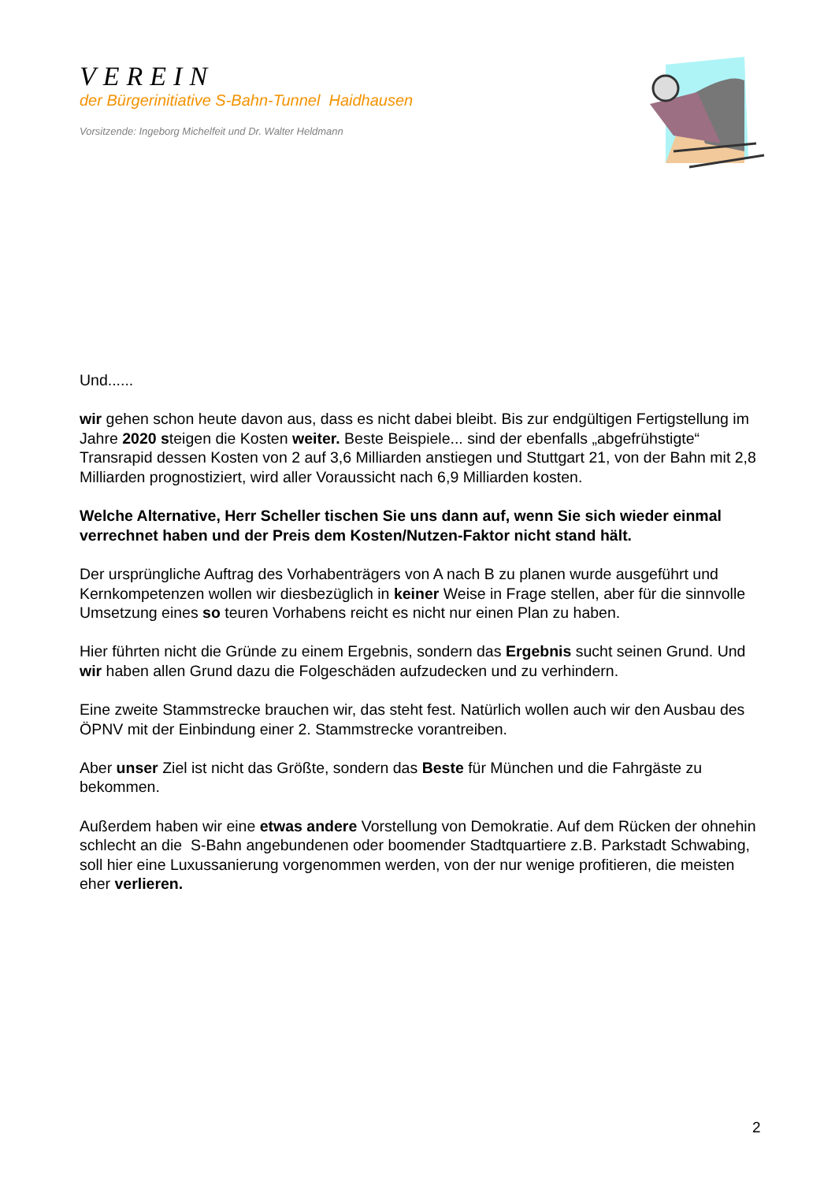VEREIN
der Bürgerinitiative S-Bahn-Tunnel Haidhausen
Vorsitzende: Ingeborg Michelfeit und Dr. Walter Heldmann
Und......
wir gehen schon heute davon aus, dass es nicht dabei bleibt. Bis zur endgültigen Fertigstellung im Jahre 2020 steigen die Kosten weiter. Beste Beispiele... sind der ebenfalls „abgefrühstigte“ Transrapid dessen Kosten von 2 auf 3,6 Milliarden anstiegen und Stuttgart 21, von der Bahn mit 2,8 Milliarden prognostiziert, wird aller Voraussicht nach 6,9 Milliarden kosten.
Welche Alternative, Herr Scheller tischen Sie uns dann auf, wenn Sie sich wieder einmal verrechnet haben und der Preis dem Kosten/Nutzen-Faktor nicht stand hält.
Der ursprüngliche Auftrag des Vorhabenträgers von A nach B zu planen wurde ausgeführt und Kernkompetenzen wollen wir diesbezüglich in keiner Weise in Frage stellen, aber für die sinnvolle Umsetzung eines so teuren Vorhabens reicht es nicht nur einen Plan zu haben.
Hier führten nicht die Gründe zu einem Ergebnis, sondern das Ergebnis sucht seinen Grund. Und wir haben allen Grund dazu die Folgeschäden aufzudecken und zu verhindern.
Eine zweite Stammstrecke brauchen wir, das steht fest. Natürlich wollen auch wir den Ausbau des ÖPNV mit der Einbindung einer 2. Stammstrecke vorantreiben.
Aber unser Ziel ist nicht das Größte, sondern das Beste für München und die Fahrgäste zu bekommen.
Außerdem haben wir eine etwas andere Vorstellung von Demokratie. Auf dem Rücken der ohnehin schlecht an die S-Bahn angebundenen oder boomender Stadtquartiere z.B. Parkstadt Schwabing, soll hier eine Luxussanierung vorgenommen werden, von der nur wenige profitieren, die meisten eher verlieren.
2